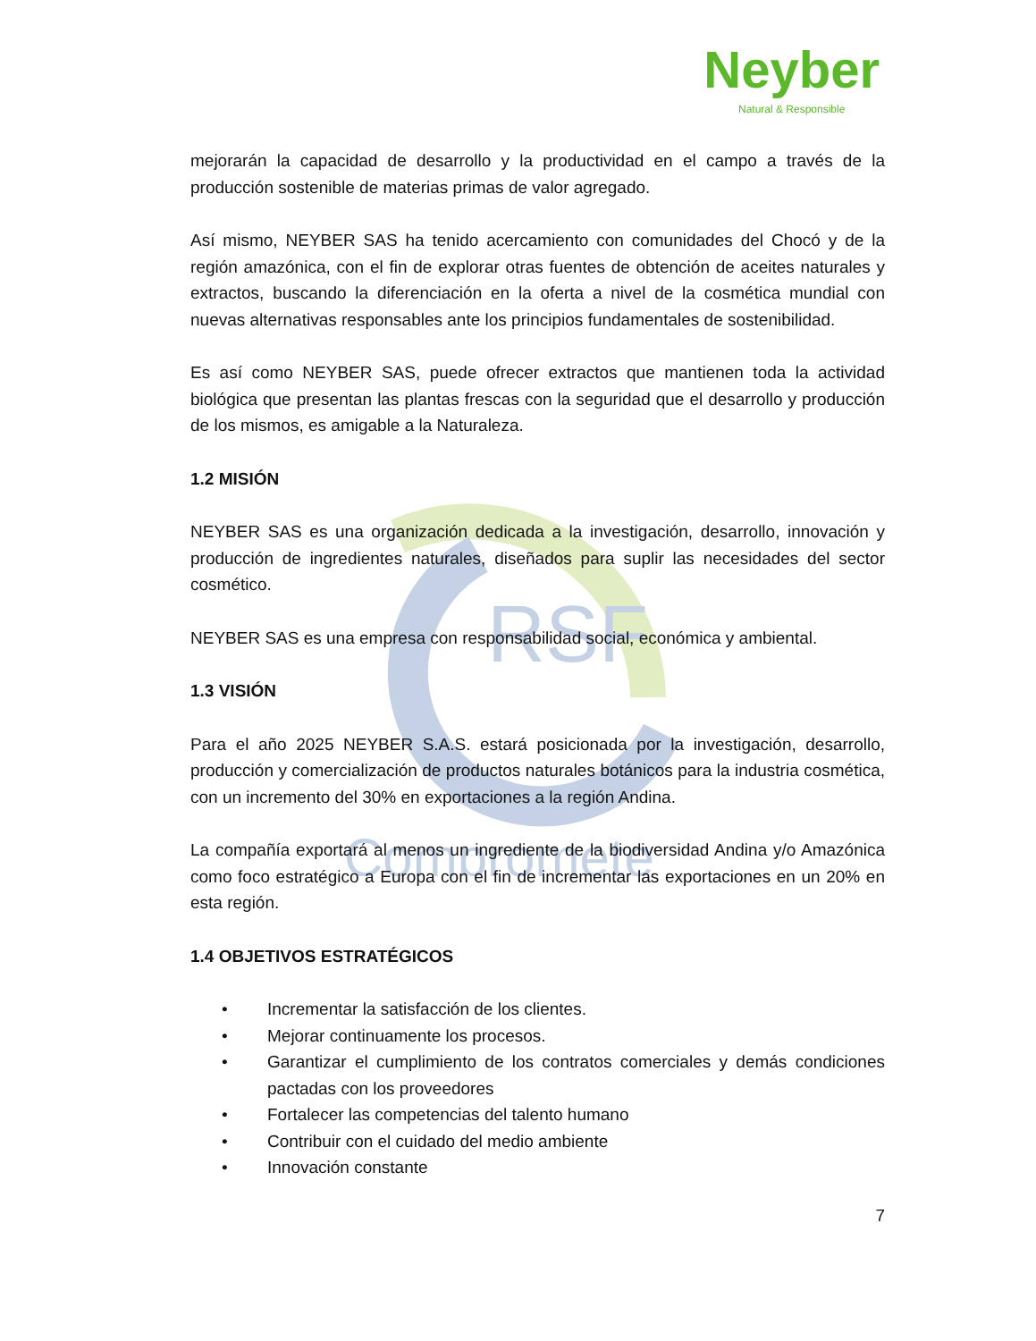RSF
Compromete
Neyber
Natural & Responsible
mejorarán la capacidad de desarrollo y la productividad en el campo a través de la producción sostenible de materias primas de valor agregado.
Así mismo, NEYBER SAS ha tenido acercamiento con comunidades del Chocó y de la región amazónica, con el fin de explorar otras fuentes de obtención de aceites naturales y extractos, buscando la diferenciación en la oferta a nivel de la cosmética mundial con nuevas alternativas responsables ante los principios fundamentales de sostenibilidad.
Es así como NEYBER SAS, puede ofrecer extractos que mantienen toda la actividad biológica que presentan las plantas frescas con la seguridad que el desarrollo y producción de los mismos, es amigable a la Naturaleza.
1.2 MISIÓN
NEYBER SAS es una organización dedicada a la investigación, desarrollo, innovación y producción de ingredientes naturales, diseñados para suplir las necesidades del sector cosmético.
NEYBER SAS es una empresa con responsabilidad social, económica y ambiental.
1.3 VISIÓN
Para el año 2025 NEYBER S.A.S. estará posicionada por la investigación, desarrollo, producción y comercialización de productos naturales botánicos para la industria cosmética, con un incremento del 30% en exportaciones a la región Andina.
La compañía exportará al menos un ingrediente de la biodiversidad Andina y/o Amazónica como foco estratégico a Europa con el fin de incrementar las exportaciones en un 20% en esta región.
1.4 OBJETIVOS ESTRATÉGICOS
• Incrementar la satisfacción de los clientes.
• Mejorar continuamente los procesos.
• Garantizar el cumplimiento de los contratos comerciales y demás condiciones pactadas con los proveedores
• Fortalecer las competencias del talento humano
• Contribuir con el cuidado del medio ambiente
• Innovación constante
7